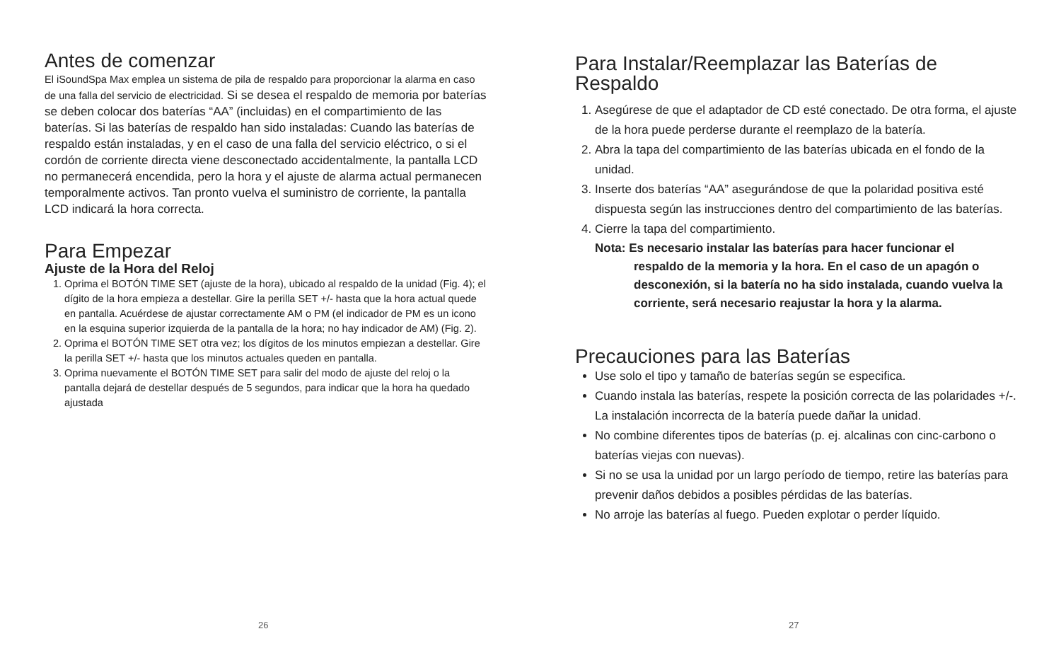Antes de comenzar
El iSoundSpa Max emplea un sistema de pila de respaldo para proporcionar la alarma en caso de una falla del servicio de electricidad. Si se desea el respaldo de memoria por baterías se deben colocar dos baterías “AA” (incluidas) en el compartimiento de las baterías. Si las baterías de respaldo han sido instaladas: Cuando las baterías de respaldo están instaladas, y en el caso de una falla del servicio eléctrico, o si el cordón de corriente directa viene desconectado accidentalmente, la pantalla LCD no permanecerá encendida, pero la hora y el ajuste de alarma actual permanecen temporalmente activos. Tan pronto vuelva el suministro de corriente, la pantalla LCD indicará la hora correcta.
Para Empezar
Ajuste de la Hora del Reloj
1. Oprima el BOTÓN TIME SET (ajuste de la hora), ubicado al respaldo de la unidad (Fig. 4); el dígito de la hora empieza a destellar. Gire la perilla SET +/- hasta que la hora actual quede en pantalla. Acuérdese de ajustar correctamente AM o PM (el indicador de PM es un icono en la esquina superior izquierda de la pantalla de la hora; no hay indicador de AM) (Fig. 2).
2. Oprima el BOTÓN TIME SET otra vez; los dígitos de los minutos empiezan a destellar. Gire la perilla SET +/- hasta que los minutos actuales queden en pantalla.
3. Oprima nuevamente el BOTÓN TIME SET para salir del modo de ajuste del reloj o la pantalla dejará de destellar después de 5 segundos, para indicar que la hora ha quedado ajustada
26
Para Instalar/Reemplazar las Baterías de Respaldo
1. Asegúrese de que el adaptador de CD esté conectado. De otra forma, el ajuste de la hora puede perderse durante el reemplazo de la batería.
2. Abra la tapa del compartimiento de las baterías ubicada en el fondo de la unidad.
3. Inserte dos baterías “AA” asegurándose de que la polaridad positiva esté dispuesta según las instrucciones dentro del compartimiento de las baterías.
4. Cierre la tapa del compartimiento.
Nota: Es necesario instalar las baterías para hacer funcionar el
respaldo de la memoria y la hora. En el caso de un apagón o desconexión, si la batería no ha sido instalada, cuando vuelva la corriente, será necesario reajustar la hora y la alarma.
Precauciones para las Baterías
Use solo el tipo y tamaño de baterías según se especifica.
Cuando instala las baterías, respete la posición correcta de las polaridades +/-. La instalación incorrecta de la batería puede dañar la unidad.
No combine diferentes tipos de baterías (p. ej. alcalinas con cinc-carbono o baterías viejas con nuevas).
Si no se usa la unidad por un largo período de tiempo, retire las baterías para prevenir daños debidos a posibles pérdidas de las baterías.
No arroje las baterías al fuego. Pueden explotar o perder líquido.
27